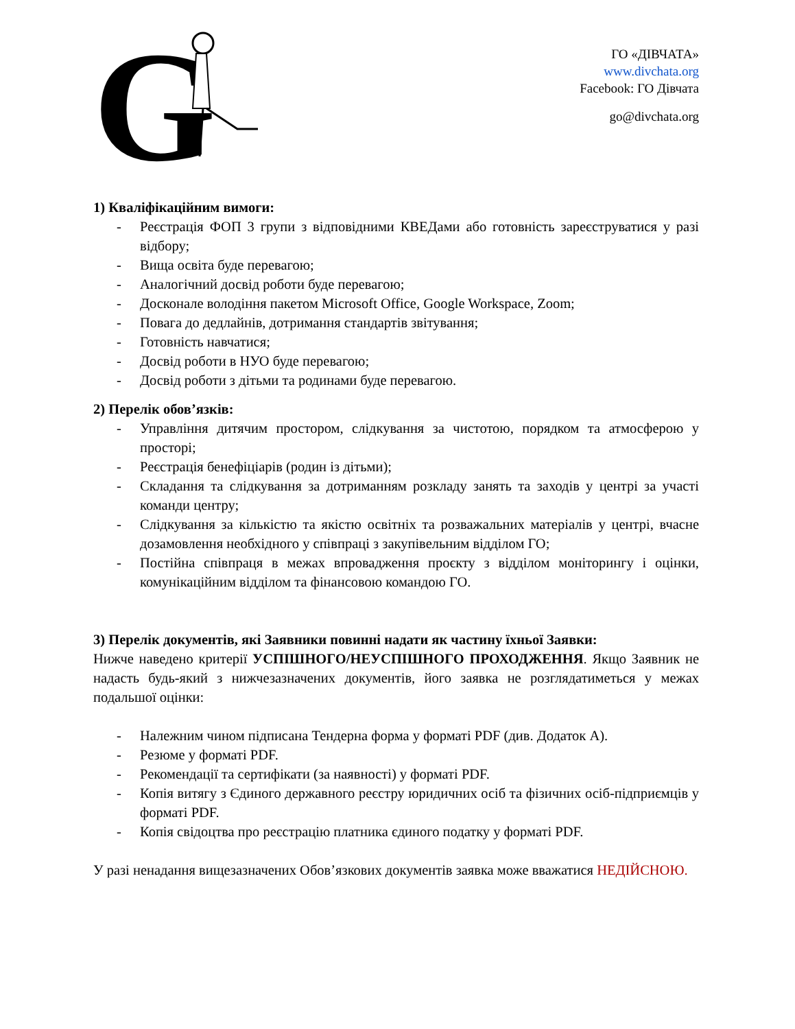G
ГО «ДІВЧАТА»
www.divchata.org
Facebook: ГО Дівчата
go@divchata.org
1) Кваліфікаційним вимоги:
- Реєстрація ФОП 3 групи з відповідними КВЕДами або готовність зареєструватися у разі відбору;
- Вища освіта буде перевагою;
- Аналогічний досвід роботи буде перевагою;
- Досконале володіння пакетом Microsoft Office, Google Workspace, Zoom;
- Повага до дедлайнів, дотримання стандартів звітування;
- Готовність навчатися;
- Досвід роботи в НУО буде перевагою;
- Досвід роботи з дітьми та родинами буде перевагою.
2) Перелік обов’язків:
- Управління дитячим простором, слідкування за чистотою, порядком та атмосферою у просторі;
- Реєстрація бенефіціарів (родин із дітьми);
- Складання та слідкування за дотриманням розкладу занять та заходів у центрі за участі команди центру;
- Слідкування за кількістю та якістю освітніх та розважальних матеріалів у центрі, вчасне дозамовлення необхідного у співпраці з закупівельним відділом ГО;
- Постійна співпраця в межах впровадження проєкту з відділом моніторингу і оцінки, комунікаційним відділом та фінансовою командою ГО.
3) Перелік документів, які Заявники повинні надати як частину їхньої Заявки:
Нижче наведено критерії УСПІШНОГО/НЕУСПІШНОГО ПРОХОДЖЕННЯ. Якщо Заявник не надасть будь-який з нижчезазначених документів, його заявка не розглядатиметься у межах подальшої оцінки:
- Належним чином підписана Тендерна форма у форматі PDF (див. Додаток А).
- Резюме у форматі PDF.
- Рекомендації та сертифікати (за наявності) у форматі PDF.
- Копія витягу з Єдиного державного реєстру юридичних осіб та фізичних осіб-підприємців у форматі PDF.
- Копія свідоцтва про реєстрацію платника єдиного податку у форматі PDF.
У разі ненадання вищезазначених Обов’язкових документів заявка може вважатися НЕДІЙСНОЮ.